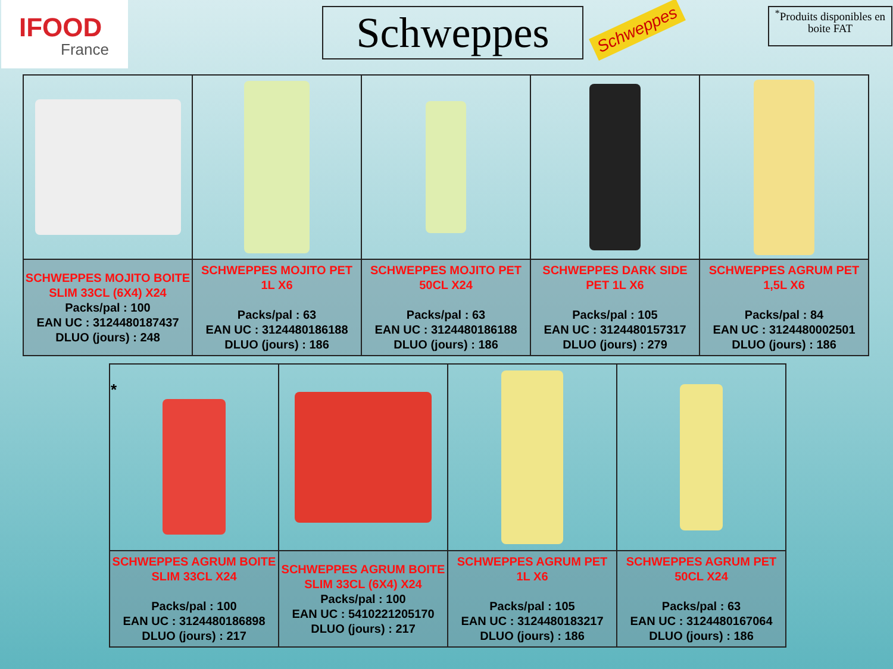IFOOD
France
Schweppes Schweppes
<sup>*</sup> Produits disponibles en boite FAT
| SCHWEPPES MOJITO BOITE SLIM 33CL (6X4) X24 Packs/pal : 100 EAN UC : 3124480187437 DLUO (jours) : 248 | SCHWEPPES MOJITO PET 1L X6 Packs/pal : 63 EAN UC : 3124480186188 DLUO (jours) : 186 | SCHWEPPES MOJITO PET 50CL X24 Packs/pal : 63 EAN UC : 3124480186188 DLUO (jours) : 186 | SCHWEPPES DARK SIDE PET 1L X6 Packs/pal : 105 EAN UC : 3124480157317 DLUO (jours) : 279 | SCHWEPPES AGRUM PET 1,5L X6 Packs/pal : 84 EAN UC : 3124480002501 DLUO (jours) : 186 |
| * | | | |
| SCHWEPPES AGRUM BOITE SLIM 33CL X24 Packs/pal : 100 EAN UC : 3124480186898 DLUO (jours) : 217 | SCHWEPPES AGRUM BOITE SLIM 33CL (6X4) X24 Packs/pal : 100 EAN UC : 5410221205170 DLUO (jours) : 217 | SCHWEPPES AGRUM PET 1L X6 Packs/pal : 105 EAN UC : 3124480183217 DLUO (jours) : 186 | SCHWEPPES AGRUM PET 50CL X24 Packs/pal : 63 EAN UC : 3124480167064 DLUO (jours) : 186 |